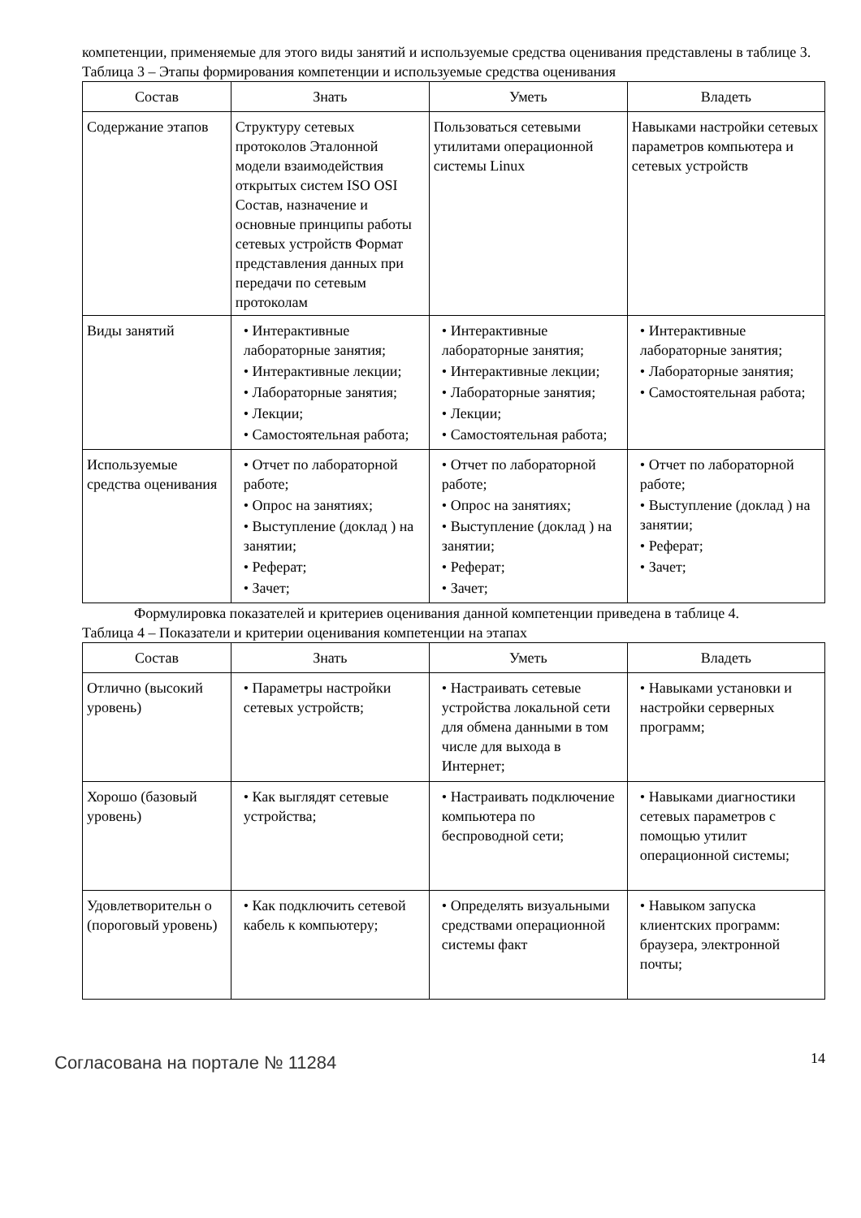компетенции, применяемые для этого виды занятий и используемые средства оценивания представлены в таблице 3.
Таблица 3 – Этапы формирования компетенции и используемые средства оценивания
| Состав | Знать | Уметь | Владеть |
| --- | --- | --- | --- |
| Содержание этапов | Структуру сетевых протоколов Эталонной модели взаимодействия открытых систем ISO OSI Состав, назначение и основные принципы работы сетевых устройств Формат представления данных при передачи по сетевым протоколам | Пользоваться сетевыми утилитами операционной системы Linux | Навыками настройки сетевых параметров компьютера и сетевых устройств |
| Виды занятий | • Интерактивные лабораторные занятия; • Интерактивные лекции; • Лабораторные занятия; • Лекции; • Самостоятельная работа; | • Интерактивные лабораторные занятия; • Интерактивные лекции; • Лабораторные занятия; • Лекции; • Самостоятельная работа; | • Интерактивные лабораторные занятия; • Лабораторные занятия; • Самостоятельная работа; |
| Используемые средства оценивания | • Отчет по лабораторной работе; • Опрос на занятиях; • Выступление (доклад ) на занятии; • Реферат; • Зачет; | • Отчет по лабораторной работе; • Опрос на занятиях; • Выступление (доклад ) на занятии; • Реферат; • Зачет; | • Отчет по лабораторной работе; • Выступление (доклад ) на занятии; • Реферат; • Зачет; |
Формулировка показателей и критериев оценивания данной компетенции приведена в таблице 4.
Таблица 4 – Показатели и критерии оценивания компетенции на этапах
| Состав | Знать | Уметь | Владеть |
| --- | --- | --- | --- |
| Отлично (высокий уровень) | • Параметры настройки сетевых устройств; | • Настраивать сетевые устройства локальной сети для обмена данными в том числе для выхода в Интернет; | • Навыками установки и настройки серверных программ; |
| Хорошо (базовый уровень) | • Как выглядят сетевые устройства; | • Настраивать подключение компьютера по беспроводной сети; | • Навыками диагностики сетевых параметров с помощью утилит операционной системы; |
| Удовлетворительн о (пороговый уровень) | • Как подключить сетевой кабель к компьютеру; | • Определять визуальными средствами операционной системы факт | • Навыком запуска клиентских программ: браузера, электронной почты; |
Согласована на портале № 11284
14